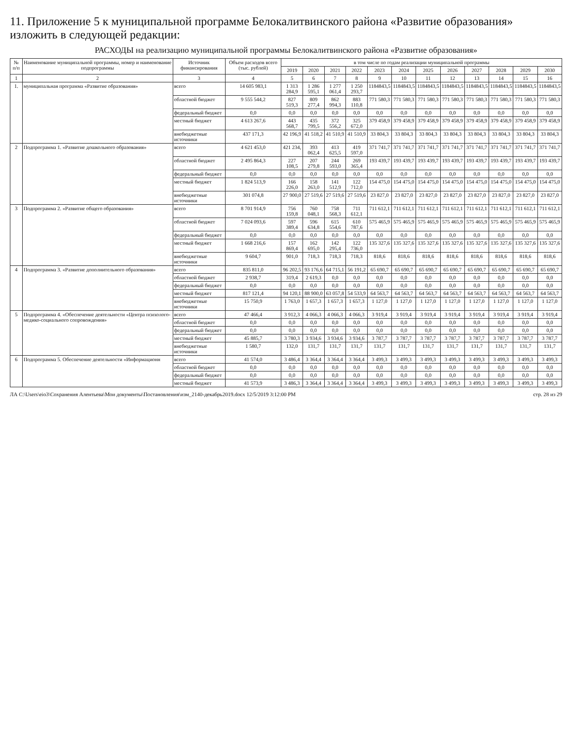11. Приложение 5 к муниципальной программе Белокалитвинского района «Развитие образования» изложить в следующей редакции:
РАСХОДЫ на реализацию муниципальной программы Белокалитвинского района «Развитие образования»
| № п/п | Наименование муниципальной программы, номер и наименование подпрограммы | Источник финансирования | Объем расходов всего (тыс. рублей) | в том числе по годам реализации муниципальной программы | | | | | | | | | | | |
| --- | --- | --- | --- | --- | --- | --- | --- | --- | --- | --- | --- | --- | --- | --- | --- |
| | | | | 2019 | 2020 | 2021 | 2022 | 2023 | 2024 | 2025 | 2026 | 2027 | 2028 | 2029 | 2030 |
| 1 | 2 | 3 | 4 | 5 | 6 | 7 | 8 | 9 | 10 | 11 | 12 | 13 | 14 | 15 | 16 |
| 1. | муниципальная программа «Развитие образования» | всего | 14 605 983,1 | 1 313 284,9 | 1 286 595,1 | 1 277 061,4 | 1 250 293,7 | 1184843,5 | 1184843,5 | 1184843,5 | 1184843,5 | 1184843,5 | 1184843,5 | 1184843,5 | 1184843,5 |
| | | областной бюджет | 9 555 544,2 | 827 519,3 | 809 277,4 | 862 994,3 | 883 110,8 | 771 580,3 | 771 580,3 | 771 580,3 | 771 580,3 | 771 580,3 | 771 580,3 | 771 580,3 | 771 580,3 |
| | | федеральный бюджет | 0,0 | 0,0 | 0,0 | 0,0 | 0,0 | 0,0 | 0,0 | 0,0 | 0,0 | 0,0 | 0,0 | 0,0 | 0,0 |
| | | местный бюджет | 4 613 267,6 | 443 568,7 | 435 799,5 | 372 556,2 | 325 672,0 | 379 458,9 | 379 458,9 | 379 458,9 | 379 458,9 | 379 458,9 | 379 458,9 | 379 458,9 | 379 458,9 |
| | | внебюджетные источники | 437 171,3 | 42 196,9 | 41 518,2 | 41 510,9 | 41 510,9 | 33 804,3 | 33 804,3 | 33 804,3 | 33 804,3 | 33 804,3 | 33 804,3 | 33 804,3 | 33 804,3 |
| 2 | Подпрограмма 1. «Развитие дошкольного образования» | всего | 4 621 453,0 | 421 234, | 393 062,4 | 413 625,5 | 419 597,0 | 371 741,7 | 371 741,7 | 371 741,7 | 371 741,7 | 371 741,7 | 371 741,7 | 371 741,7 | 371 741,7 |
| | | областной бюджет | 2 495 864,3 | 227 108,5 | 207 279,8 | 244 593,0 | 269 365,4 | 193 439,7 | 193 439,7 | 193 439,7 | 193 439,7 | 193 439,7 | 193 439,7 | 193 439,7 | 193 439,7 |
| | | федеральный бюджет | 0,0 | 0,0 | 0,0 | 0,0 | 0,0 | 0,0 | 0,0 | 0,0 | 0,0 | 0,0 | 0,0 | 0,0 | 0,0 |
| | | местный бюджет | 1 824 513,9 | 166 226,0 | 158 263,0 | 141 512,9 | 122 712,0 | 154 475,0 | 154 475,0 | 154 475,0 | 154 475,0 | 154 475,0 | 154 475,0 | 154 475,0 | 154 475,0 |
| | | внебюджетные источники | 301 074,8 | 27 900,0 | 27 519,6 | 27 519,6 | 27 519,6 | 23 827,0 | 23 827,0 | 23 827,0 | 23 827,0 | 23 827,0 | 23 827,0 | 23 827,0 | 23 827,0 |
| 3 | Подпрограмма 2. «Развитие общего образования» | всего | 8 701 914,9 | 756 159,8 | 760 048,1 | 758 568,3 | 711 612,1 | 711 612,1 | 711 612,1 | 711 612,1 | 711 612,1 | 711 612,1 | 711 612,1 | 711 612,1 | 711 612,1 |
| | | областной бюджет | 7 024 093,6 | 597 389,4 | 596 634,8 | 615 554,6 | 610 787,6 | 575 465,9 | 575 465,9 | 575 465,9 | 575 465,9 | 575 465,9 | 575 465,9 | 575 465,9 | 575 465,9 |
| | | федеральный бюджет | 0,0 | 0,0 | 0,0 | 0,0 | 0,0 | 0,0 | 0,0 | 0,0 | 0,0 | 0,0 | 0,0 | 0,0 | 0,0 |
| | | местный бюджет | 1 668 216,6 | 157 869,4 | 162 695,0 | 142 295,4 | 122 736,0 | 135 327,6 | 135 327,6 | 135 327,6 | 135 327,6 | 135 327,6 | 135 327,6 | 135 327,6 | 135 327,6 |
| | | внебюджетные источники | 9 604,7 | 901,0 | 718,3 | 718,3 | 718,3 | 818,6 | 818,6 | 818,6 | 818,6 | 818,6 | 818,6 | 818,6 | 818,6 |
| 4 | Подпрограмма 3. «Развитие дополнительного образования» | всего | 835 811,0 | 96 202,5 | 93 176,6 | 64 715,1 | 56 191,2 | 65 690,7 | 65 690,7 | 65 690,7 | 65 690,7 | 65 690,7 | 65 690,7 | 65 690,7 | 65 690,7 |
| | | областной бюджет | 2 938,7 | 319,4 | 2 619,3 | 0,0 | 0,0 | 0,0 | 0,0 | 0,0 | 0,0 | 0,0 | 0,0 | 0,0 | 0,0 |
| | | федеральный бюджет | 0,0 | 0,0 | 0,0 | 0,0 | 0,0 | 0,0 | 0,0 | 0,0 | 0,0 | 0,0 | 0,0 | 0,0 | 0,0 |
| | | местный бюджет | 817 121,4 | 94 120,1 | 88 900,0 | 63 057,8 | 54 533,9 | 64 563,7 | 64 563,7 | 64 563,7 | 64 563,7 | 64 563,7 | 64 563,7 | 64 563,7 | 64 563,7 |
| | | внебюджетные источники | 15 750,9 | 1 763,0 | 1 657,3 | 1 657,3 | 1 657,3 | 1 127,0 | 1 127,0 | 1 127,0 | 1 127,0 | 1 127,0 | 1 127,0 | 1 127,0 | 1 127,0 |
| 5 | Подпрограмма 4. «Обеспечение деятельности «Центра психолого-медико-социального сопровождения» | всего | 47 466,4 | 3 912,3 | 4 066,3 | 4 066,3 | 4 066,3 | 3 919,4 | 3 919,4 | 3 919,4 | 3 919,4 | 3 919,4 | 3 919,4 | 3 919,4 | 3 919,4 |
| | | областной бюджет | 0,0 | 0,0 | 0,0 | 0,0 | 0,0 | 0,0 | 0,0 | 0,0 | 0,0 | 0,0 | 0,0 | 0,0 | 0,0 |
| | | федеральный бюджет | 0,0 | 0,0 | 0,0 | 0,0 | 0,0 | 0,0 | 0,0 | 0,0 | 0,0 | 0,0 | 0,0 | 0,0 | 0,0 |
| | | местный бюджет | 45 885,7 | 3 780,3 | 3 934,6 | 3 934,6 | 3 934,6 | 3 787,7 | 3 787,7 | 3 787,7 | 3 787,7 | 3 787,7 | 3 787,7 | 3 787,7 | 3 787,7 |
| | | внебюджетные источники | 1 580,7 | 132,0 | 131,7 | 131,7 | 131,7 | 131,7 | 131,7 | 131,7 | 131,7 | 131,7 | 131,7 | 131,7 | 131,7 |
| 6 | Подпрограмма 5. Обеспечение деятельности «Информационн | всего | 41 574,0 | 3 486,4 | 3 364,4 | 3 364,4 | 3 364,4 | 3 499,3 | 3 499,3 | 3 499,3 | 3 499,3 | 3 499,3 | 3 499,3 | 3 499,3 | 3 499,3 |
| | | областной бюджет | 0,0 | 0,0 | 0,0 | 0,0 | 0,0 | 0,0 | 0,0 | 0,0 | 0,0 | 0,0 | 0,0 | 0,0 | 0,0 |
| | | федеральный бюджет | 0,0 | 0,0 | 0,0 | 0,0 | 0,0 | 0,0 | 0,0 | 0,0 | 0,0 | 0,0 | 0,0 | 0,0 | 0,0 |
| | | местный бюджет | 41 573,9 | 3 486,3 | 3 364,4 | 3 364,4 | 3 364,4 | 3 499,3 | 3 499,3 | 3 499,3 | 3 499,3 | 3 499,3 | 3 499,3 | 3 499,3 | 3 499,3 |
ЛА C:\Users\eio3\Сохранения Алентьева\Мои документы\Постановления\изм_2140-декабрь2019.docx 12/5/2019 3:12:00 PM стр. 28 из 29